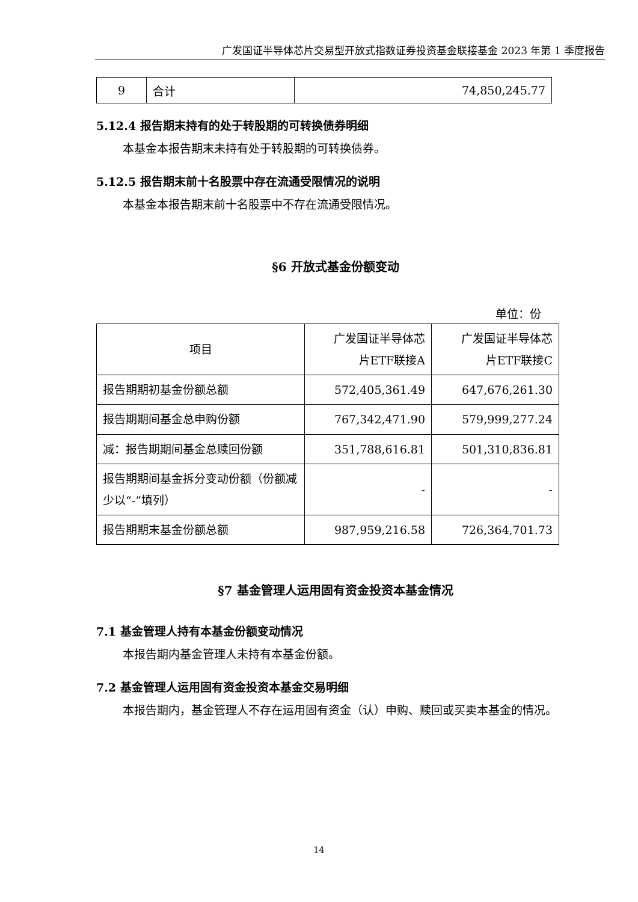广发国证半导体芯片交易型开放式指数证券投资基金联接基金 2023 年第 1 季度报告
| 9 | 合计 | 74,850,245.77 |
5.12.4 报告期末持有的处于转股期的可转换债券明细
本基金本报告期末未持有处于转股期的可转换债券。
5.12.5 报告期末前十名股票中存在流通受限情况的说明
本基金本报告期末前十名股票中不存在流通受限情况。
§6 开放式基金份额变动
单位：份
| 项目 | 广发国证半导体芯 片ETF联接A | 广发国证半导体芯 片ETF联接C |
| 报告期期初基金份额总额 | 572,405,361.49 | 647,676,261.30 |
| 报告期期间基金总申购份额 | 767,342,471.90 | 579,999,277.24 |
| 减：报告期期间基金总赎回份额 | 351,788,616.81 | 501,310,836.81 |
| 报告期期间基金拆分变动份额（份额减少以“-”填列） | - | - |
| 报告期期末基金份额总额 | 987,959,216.58 | 726,364,701.73 |
§7 基金管理人运用固有资金投资本基金情况
7.1 基金管理人持有本基金份额变动情况
本报告期内基金管理人未持有本基金份额。
7.2 基金管理人运用固有资金投资本基金交易明细
本报告期内，基金管理人不存在运用固有资金（认）申购、赎回或买卖本基金的情况。
14